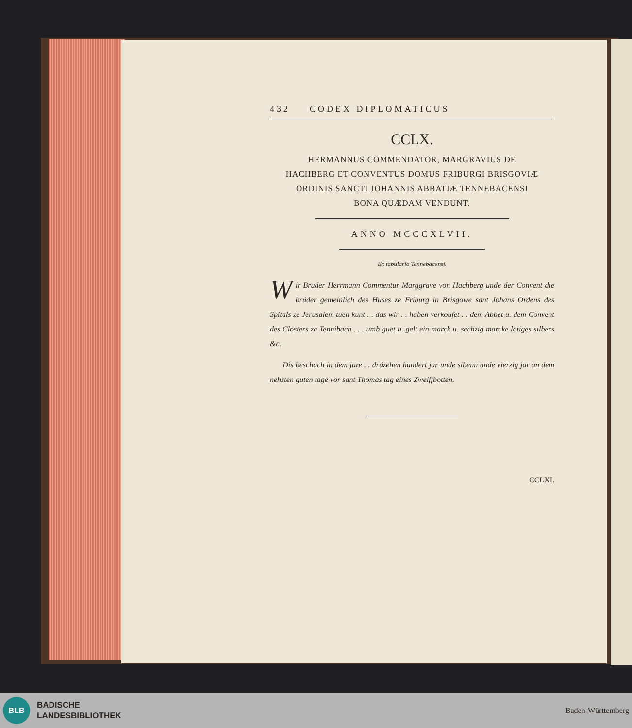432 CODEX DIPLOMATICUS
CCLX.
HERMANNUS COMMENDATOR, MARGRAVIUS DE
HACHBERG ET CONVENTUS DOMUS FRIBURGI BRISGOVIÆ
ORDINIS SANCTI JOHANNIS ABBATIÆ TENNEBACENSI
BONA QUÆDAM VENDUNT.
ANNO MCCCXLVII.
Ex tabulario Tennebacensi.
Wir Bruder Herrmann Commentur Marggrave von Hachberg unde der Convent die brüder gemeinlich des Huses ze Friburg in Brisgowe sant Johans Ordens des Spitals ze Jerusalem tuen kunt . . das wir . . haben verkoufet . . dem Abbet u. dem Convent des Closters ze Tennibach . . . umb guet u. gelt ein marck u. sechzig marcke lötiges silbers &c.
Dis beschach in dem jare . . drüzehen hundert jar unde sibenn unde vierzig jar an dem nehsten guten tage vor sant Thomas tag eines Zwelffbotten.
CCLXI.
BLB
BADISCHE
LANDESBIBLIOTHEK
Baden-Württemberg